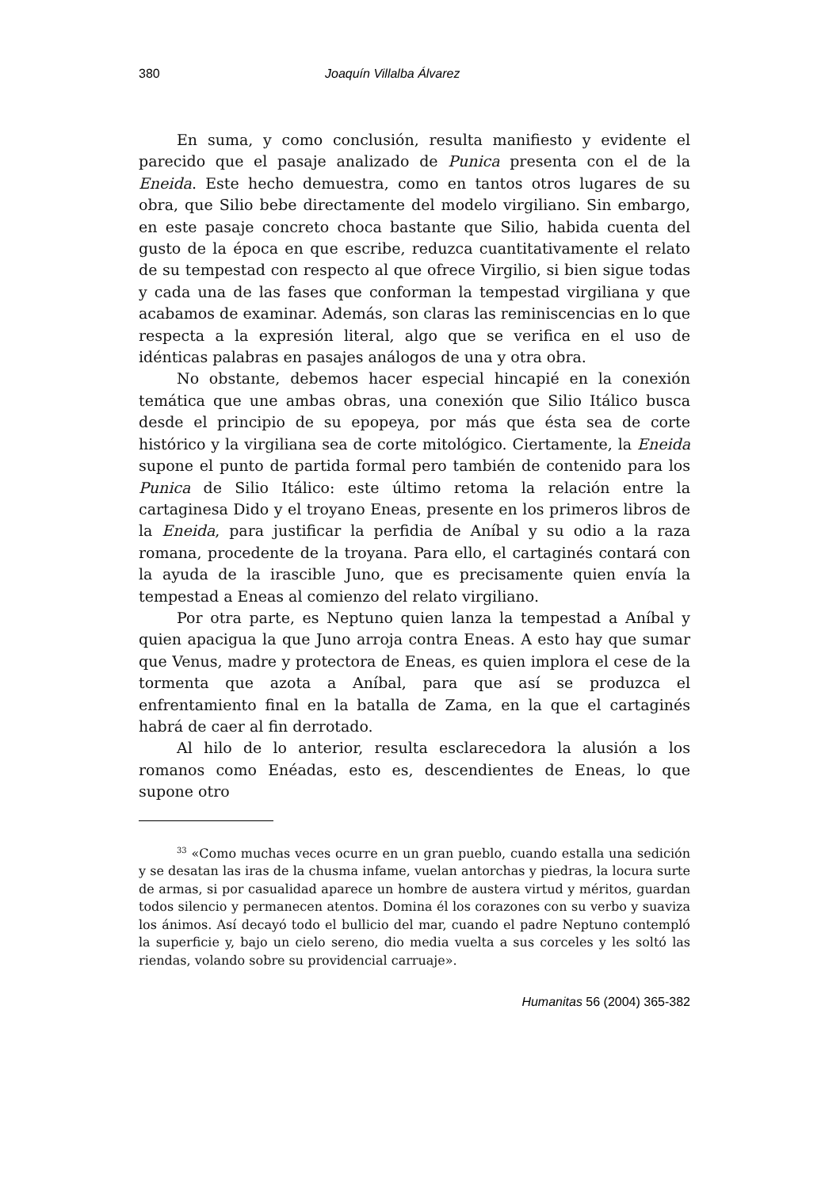380 Joaquín Villalba Álvarez
En suma, y como conclusión, resulta manifiesto y evidente el parecido que el pasaje analizado de Punica presenta con el de la Eneida. Este hecho demuestra, como en tantos otros lugares de su obra, que Silio bebe directamente del modelo virgiliano. Sin embargo, en este pasaje concreto choca bastante que Silio, habida cuenta del gusto de la época en que escribe, reduzca cuantitativamente el relato de su tempestad con respecto al que ofrece Virgilio, si bien sigue todas y cada una de las fases que conforman la tempestad virgiliana y que acabamos de examinar. Además, son claras las reminiscencias en lo que respecta a la expresión literal, algo que se verifica en el uso de idénticas palabras en pasajes análogos de una y otra obra.
No obstante, debemos hacer especial hincapié en la conexión temática que une ambas obras, una conexión que Silio Itálico busca desde el principio de su epopeya, por más que ésta sea de corte histórico y la virgiliana sea de corte mitológico. Ciertamente, la Eneida supone el punto de partida formal pero también de contenido para los Punica de Silio Itálico: este último retoma la relación entre la cartaginesa Dido y el troyano Eneas, presente en los primeros libros de la Eneida, para justificar la perfidia de Aníbal y su odio a la raza romana, procedente de la troyana. Para ello, el cartaginés contará con la ayuda de la irascible Juno, que es precisamente quien envía la tempestad a Eneas al comienzo del relato virgiliano.
Por otra parte, es Neptuno quien lanza la tempestad a Aníbal y quien apacigua la que Juno arroja contra Eneas. A esto hay que sumar que Venus, madre y protectora de Eneas, es quien implora el cese de la tormenta que azota a Aníbal, para que así se produzca el enfrentamiento final en la batalla de Zama, en la que el cartaginés habrá de caer al fin derrotado.
Al hilo de lo anterior, resulta esclarecedora la alusión a los romanos como Enéadas, esto es, descendientes de Eneas, lo que supone otro
<sup>33</sup> «Como muchas veces ocurre en un gran pueblo, cuando estalla una sedición y se desatan las iras de la chusma infame, vuelan antorchas y piedras, la locura surte de armas, si por casualidad aparece un hombre de austera virtud y méritos, guardan todos silencio y permanecen atentos. Domina él los corazones con su verbo y suaviza los ánimos. Así decayó todo el bullicio del mar, cuando el padre Neptuno contempló la superficie y, bajo un cielo sereno, dio media vuelta a sus corceles y les soltó las riendas, volando sobre su providencial carruaje».
Humanitas 56 (2004) 365-382